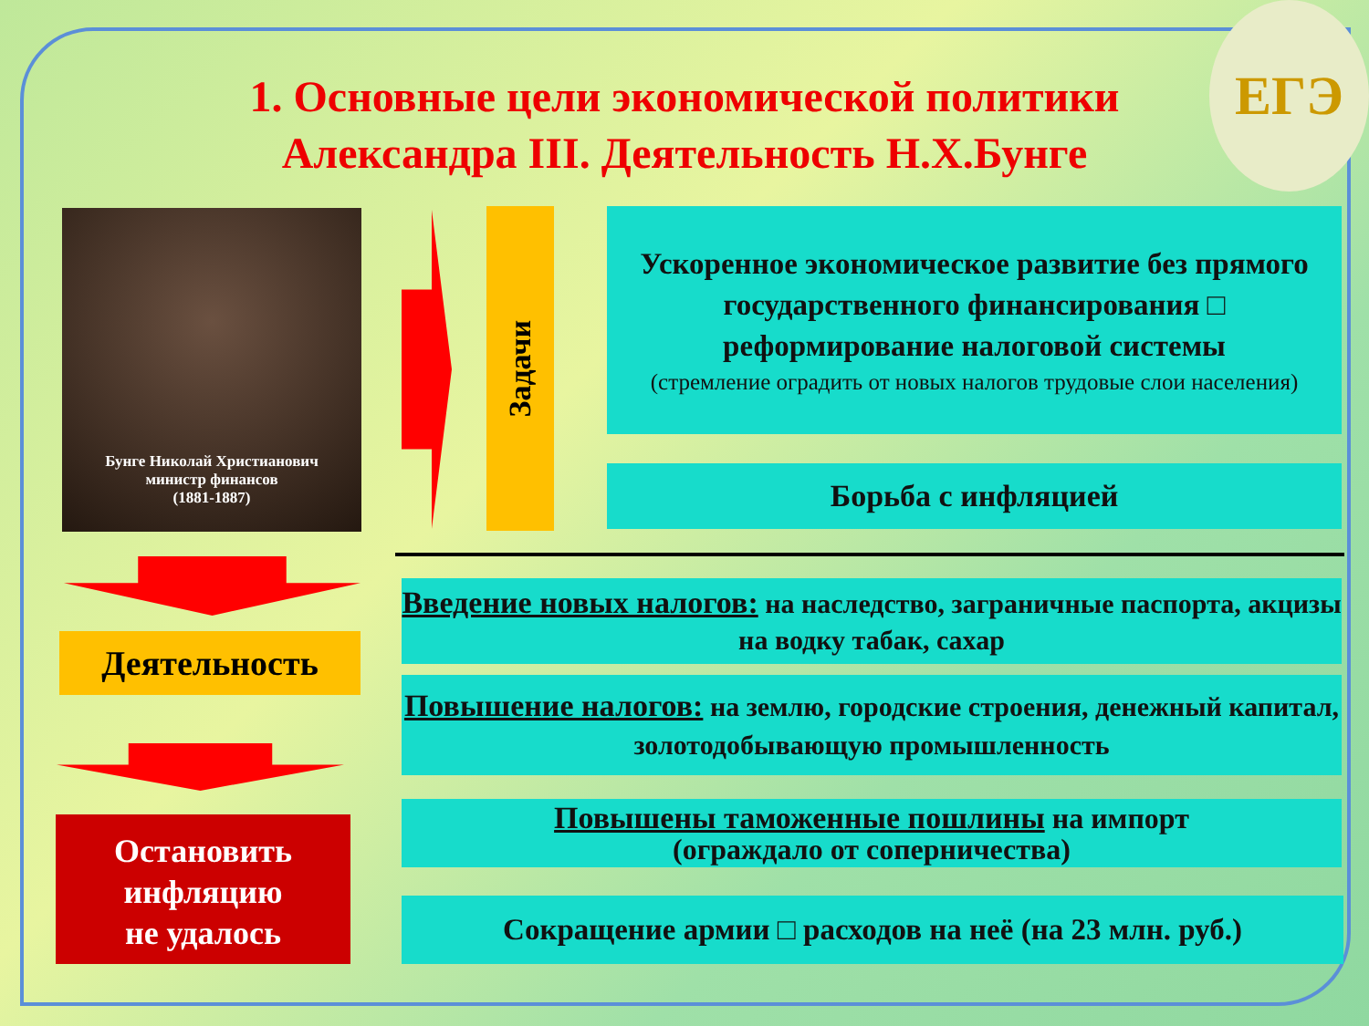1. Основные цели экономической политики Александра III. Деятельность Н.Х.Бунге
ЕГЭ
Бунге Николай Христианович
министр финансов
(1881-1887)
Задачи
Ускоренное экономическое развитие без прямого государственного финансирования □ реформирование налоговой системы
(стремление оградить от новых налогов трудовые слои населения)
Борьба с инфляцией
Деятельность
Остановить инфляцию
не удалось
Введение новых налогов: на наследство, заграничные паспорта, акцизы на водку табак, сахар
Повышение налогов: на землю, городские строения, денежный капитал, золотодобывающую промышленность
Повышены таможенные пошлины на импорт
(ограждало от соперничества)
Сокращение армии □ расходов на неё (на 23 млн. руб.)